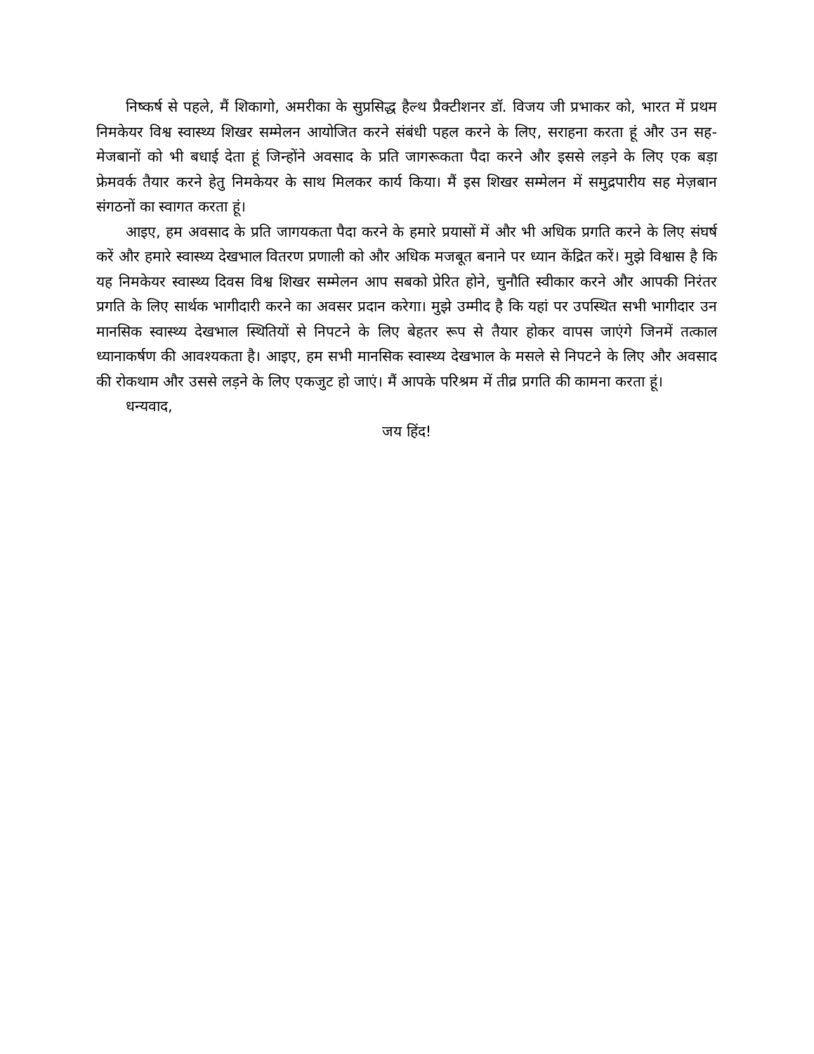निष्कर्ष से पहले, मैं शिकागो, अमरीका के सुप्रसिद्ध हैल्थ प्रैक्टीशनर डॉ. विजय जी प्रभाकर को, भारत में प्रथम निमकेयर विश्व स्वास्थ्य शिखर सम्मेलन आयोजित करने संबंधी पहल करने के लिए, सराहना करता हूं और उन सह-मेजबानों को भी बधाई देता हूं जिन्होंने अवसाद के प्रति जागरूकता पैदा करने और इससे लड़ने के लिए एक बड़ा फ्रेमवर्क तैयार करने हेतु निमकेयर के साथ मिलकर कार्य किया। मैं इस शिखर सम्मेलन में समुद्रपारीय सह मेज़बान संगठनों का स्वागत करता हूं।
आइए, हम अवसाद के प्रति जागयकता पैदा करने के हमारे प्रयासों में और भी अधिक प्रगति करने के लिए संघर्ष करें और हमारे स्वास्थ्य देखभाल वितरण प्रणाली को और अधिक मजबूत बनाने पर ध्यान केंद्रित करें। मुझे विश्वास है कि यह निमकेयर स्वास्थ्य दिवस विश्व शिखर सम्मेलन आप सबको प्रेरित होने, चुनौति स्वीकार करने और आपकी निरंतर प्रगति के लिए सार्थक भागीदारी करने का अवसर प्रदान करेगा। मुझे उम्मीद है कि यहां पर उपस्थित सभी भागीदार उन मानसिक स्वास्थ्य देखभाल स्थितियों से निपटने के लिए बेहतर रूप से तैयार होकर वापस जाएंगे जिनमें तत्काल ध्यानाकर्षण की आवश्यकता है। आइए, हम सभी मानसिक स्वास्थ्य देखभाल के मसले से निपटने के लिए और अवसाद की रोकथाम और उससे लड़ने के लिए एकजुट हो जाएं। मैं आपके परिश्रम में तीव्र प्रगति की कामना करता हूं।
धन्यवाद,
जय हिंद!